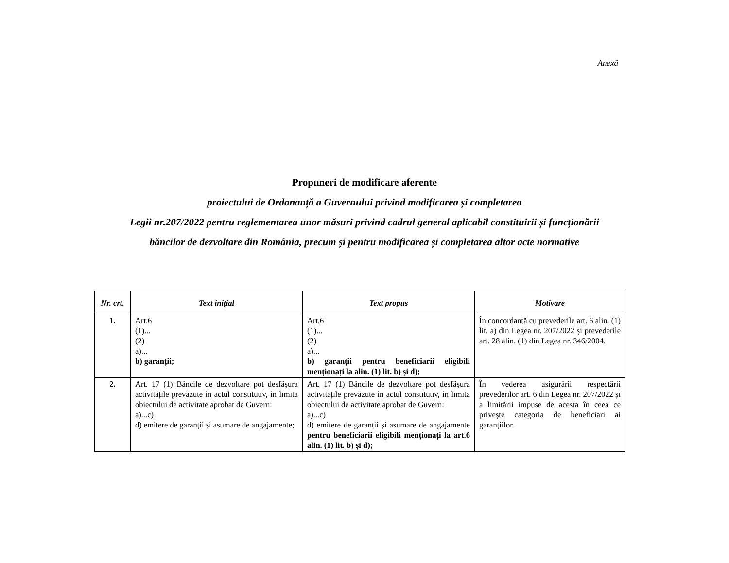Anexă
Propuneri de modificare aferente
proiectului de Ordonanță a Guvernului privind modificarea și completarea
Legii nr.207/2022 pentru reglementarea unor măsuri privind cadrul general aplicabil constituirii și funcționării
băncilor de dezvoltare din România, precum și pentru modificarea și completarea altor acte normative
| Nr. crt. | Text inițial | Text propus | Motivare |
| --- | --- | --- | --- |
| 1. | Art.6 (1)... (2) a)... b) garanții; | Art.6 (1)... (2) a)... b) garanții pentru beneficiarii eligibili menționați la alin. (1) lit. b) și d); | În concordanță cu prevederile art. 6 alin. (1) lit. a) din Legea nr. 207/2022 și prevederile art. 28 alin. (1) din Legea nr. 346/2004. |
| 2. | Art. 17 (1) Băncile de dezvoltare pot desfășura activitățile prevăzute în actul constitutiv, în limita obiectului de activitate aprobat de Guvern: a)...c) d) emitere de garanții și asumare de angajamente; | Art. 17 (1) Băncile de dezvoltare pot desfășura activitățile prevăzute în actul constitutiv, în limita obiectului de activitate aprobat de Guvern: a)...c) d) emitere de garanții și asumare de angajamente pentru beneficiarii eligibili menționați la art.6 alin. (1) lit. b) și d); | În vederea asigurării respectării prevederilor art. 6 din Legea nr. 207/2022 și a limitării impuse de acesta în ceea ce privește categoria de beneficiari ai garanțiilor. |